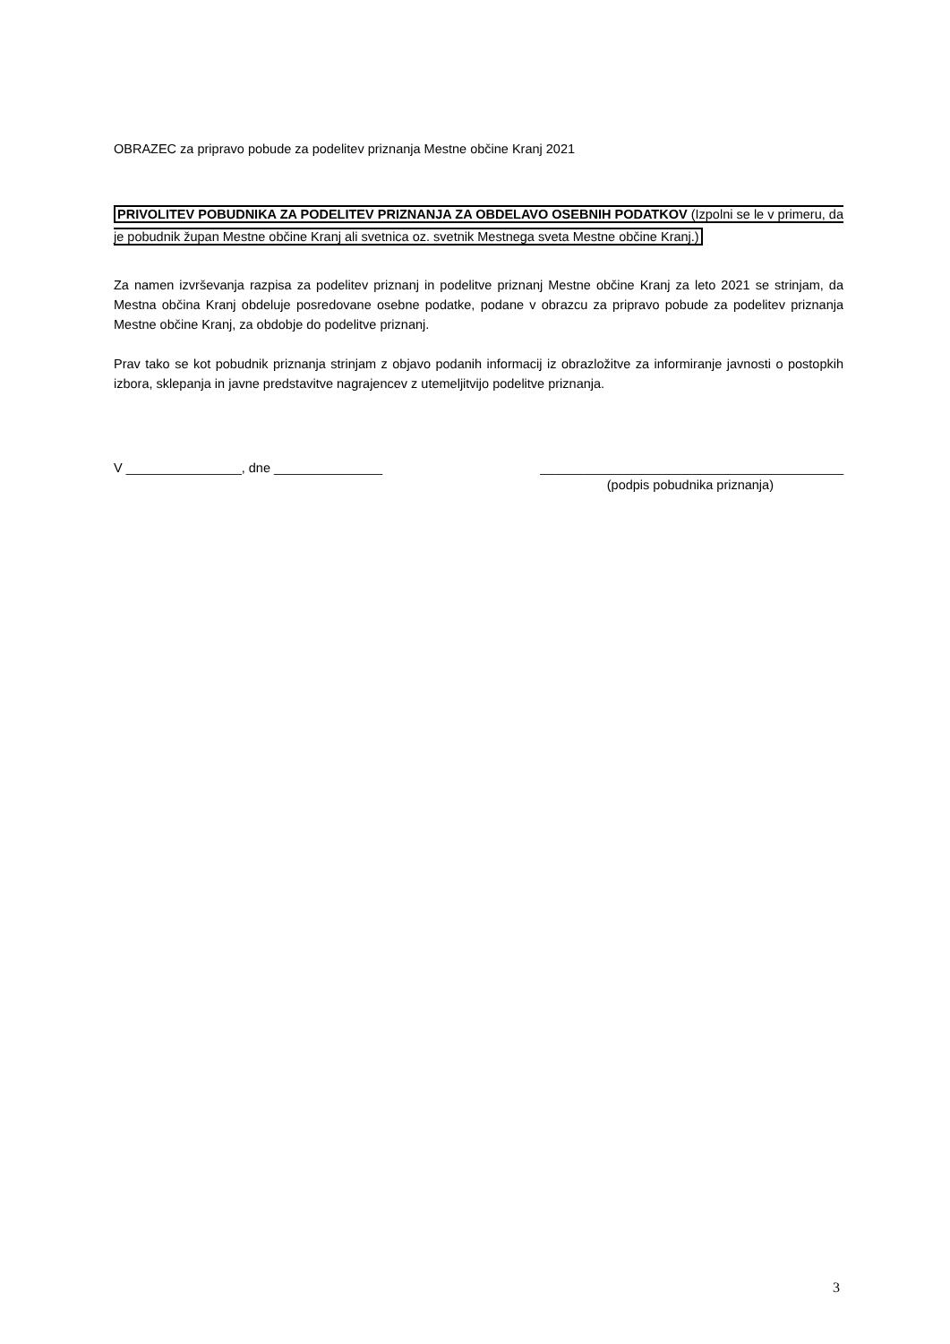OBRAZEC za pripravo pobude za podelitev priznanja Mestne občine Kranj 2021
PRIVOLITEV POBUDNIKA ZA PODELITEV PRIZNANJA ZA OBDELAVO OSEBNIH PODATKOV (Izpolni se le v primeru, da je pobudnik župan Mestne občine Kranj ali svetnica oz. svetnik Mestnega sveta Mestne občine Kranj.)
Za namen izvrševanja razpisa za podelitev priznanj in podelitve priznanj Mestne občine Kranj za leto 2021 se strinjam, da Mestna občina Kranj obdeluje posredovane osebne podatke, podane v obrazcu za pripravo pobude za podelitev priznanja Mestne občine Kranj, za obdobje do podelitve priznanj.
Prav tako se kot pobudnik priznanja strinjam z objavo podanih informacij iz obrazložitve za informiranje javnosti o postopkih izbora, sklepanja in javne predstavitve nagrajencev z utemeljitvijo podelitve priznanja.
V ________________, dne _______________ __________________________________________
(podpis pobudnika priznanja)
3